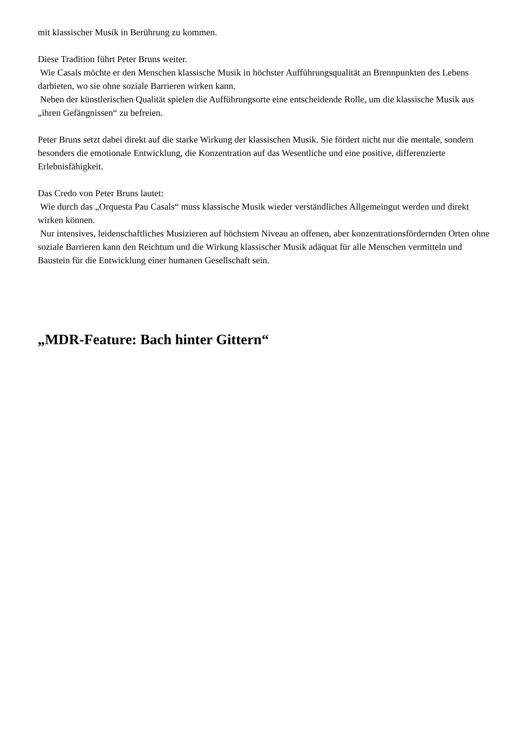mit klassischer Musik in Berührung zu kommen.
Diese Tradition führt Peter Bruns weiter.
Wie Casals möchte er den Menschen klassische Musik in höchster Aufführungsqualität an Brennpunkten des Lebens darbieten, wo sie ohne soziale Barrieren wirken kann.
Neben der künstlerischen Qualität spielen die Aufführungsorte eine entscheidende Rolle, um die klassische Musik aus „ihren Gefängnissen“ zu befreien.
Peter Bruns setzt dabei direkt auf die starke Wirkung der klassischen Musik. Sie fördert nicht nur die mentale, sondern besonders die emotionale Entwicklung, die Konzentration auf das Wesentliche und eine positive, differenzierte Erlebnisfähigkeit.
Das Credo von Peter Bruns lautet:
Wie durch das „Orquesta Pau Casals“ muss klassische Musik wieder verständliches Allgemeingut werden und direkt wirken können.
Nur intensives, leidenschaftliches Musizieren auf höchstem Niveau an offenen, aber konzentrationsfördernden Orten ohne soziale Barrieren kann den Reichtum und die Wirkung klassischer Musik adäquat für alle Menschen vermitteln und Baustein für die Entwicklung einer humanen Gesellschaft sein.
„MDR-Feature: Bach hinter Gittern“